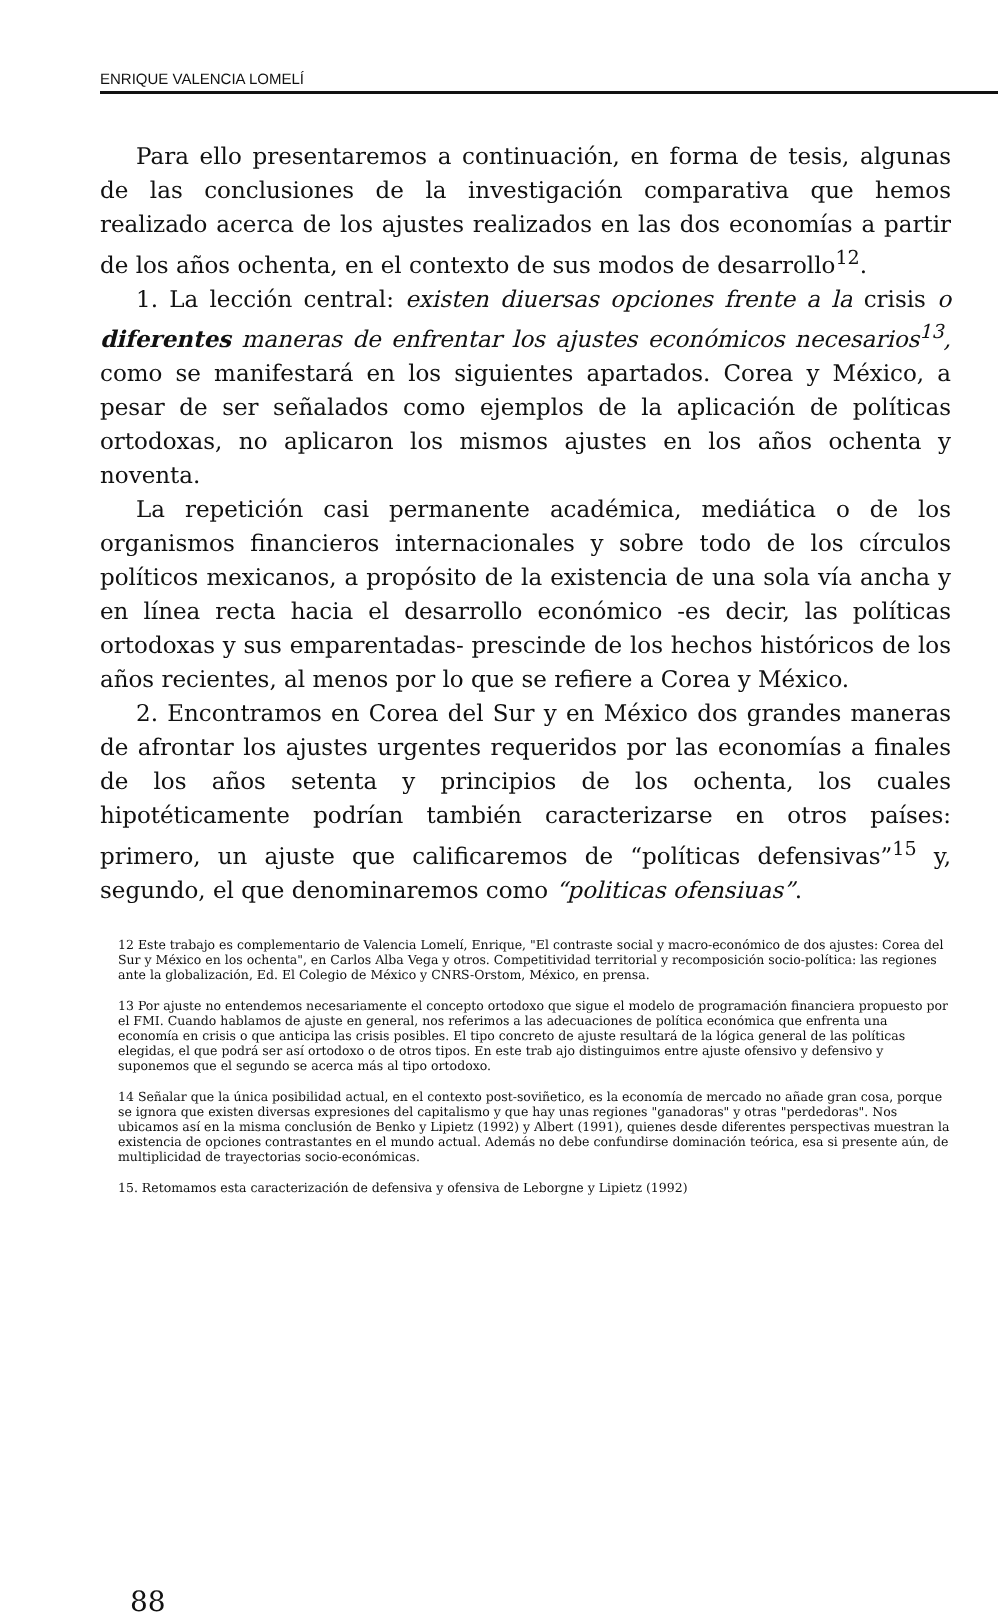ENRIQUE VALENCIA LOMELÍ
Para ello presentaremos a continuación, en forma de tesis, algunas de las conclusiones de la investigación comparativa que hemos realizado acerca de los ajustes realizados en las dos economías a partir de los años ochenta, en el contexto de sus modos de desarrollo<sup>12</sup>.
1. La lección central: existen diuersas opciones frente a la crisis o diferentes maneras de enfrentar los ajustes económicos necesarios<sup>13</sup>, como se manifestará en los siguientes apartados. Corea y México, a pesar de ser señalados como ejemplos de la aplicación de políticas ortodoxas, no aplicaron los mismos ajustes en los años ochenta y noventa.
La repetición casi permanente académica, mediática o de los organismos financieros internacionales y sobre todo de los círculos políticos mexicanos, a propósito de la existencia de una sola vía ancha y en línea recta hacia el desarrollo económico -es decir, las políticas ortodoxas y sus emparentadas- prescinde de los hechos históricos de los años recientes, al menos por lo que se refiere a Corea y México.
2. Encontramos en Corea del Sur y en México dos grandes maneras de afrontar los ajustes urgentes requeridos por las economías a finales de los años setenta y principios de los ochenta, los cuales hipotéticamente podrían también caracterizarse en otros países: primero, un ajuste que calificaremos de “políticas defensivas”<sup>15</sup> y, segundo, el que denominaremos como “politicas ofensiuas”.
12 Este trabajo es complementario de Valencia Lomelí, Enrique, "El contraste social y macro-económico de dos ajustes: Corea del Sur y México en los ochenta", en Carlos Alba Vega y otros. Competitividad territorial y recomposición socio-política: las regiones ante la globalización, Ed. El Colegio de México y CNRS-Orstom, México, en prensa.
13 Por ajuste no entendemos necesariamente el concepto ortodoxo que sigue el modelo de programación financiera propuesto por el FMI. Cuando hablamos de ajuste en general, nos referimos a las adecuaciones de política económica que enfrenta una economía en crisis o que anticipa las crisis posibles. El tipo concreto de ajuste resultará de la lógica general de las políticas elegidas, el que podrá ser así ortodoxo o de otros tipos. En este trab ajo distinguimos entre ajuste ofensivo y defensivo y suponemos que el segundo se acerca más al tipo ortodoxo.
14 Señalar que la única posibilidad actual, en el contexto post-soviñetico, es la economía de mercado no añade gran cosa, porque se ignora que existen diversas expresiones del capitalismo y que hay unas regiones "ganadoras" y otras "perdedoras". Nos ubicamos así en la misma conclusión de Benko y Lipietz (1992) y Albert (1991), quienes desde diferentes perspectivas muestran la existencia de opciones contrastantes en el mundo actual. Además no debe confundirse dominación teórica, esa si presente aún, de multiplicidad de trayectorias socio-económicas.
15. Retomamos esta caracterización de defensiva y ofensiva de Leborgne y Lipietz (1992)
88